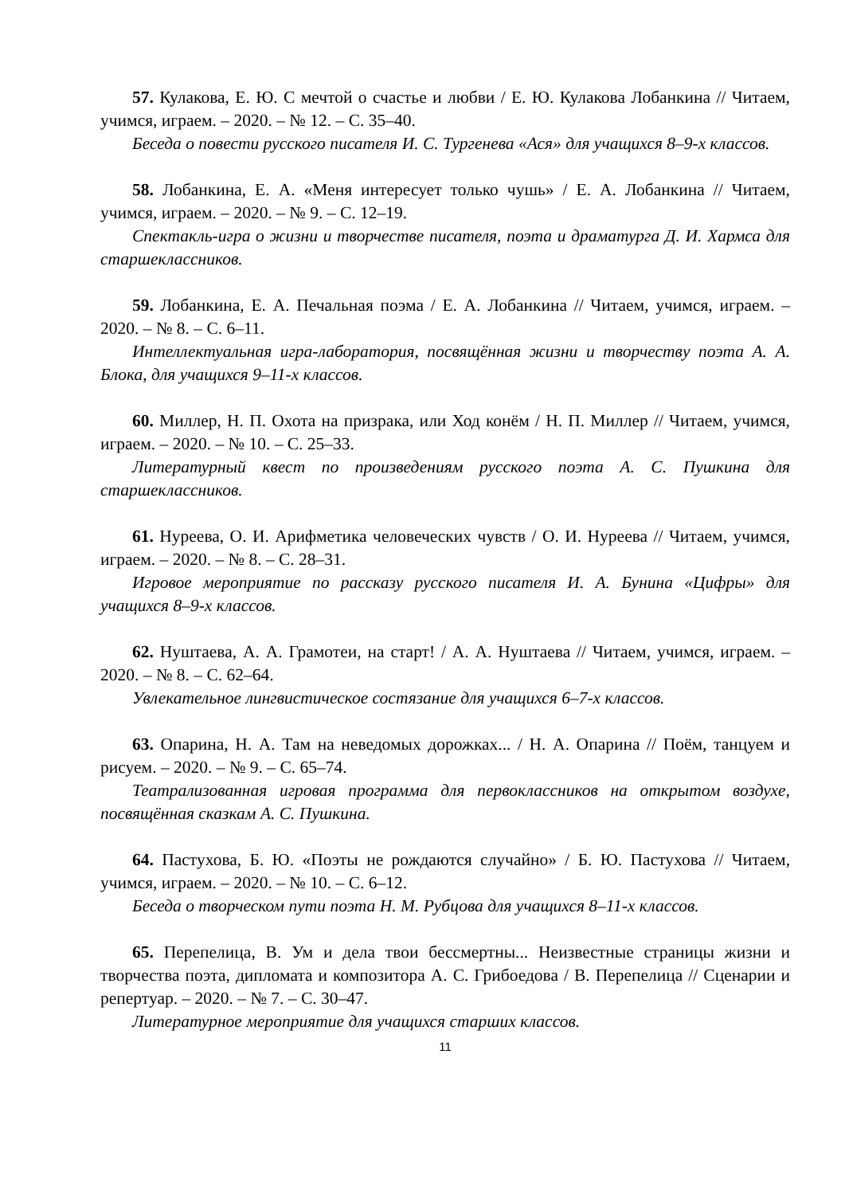57. Кулакова, Е. Ю. С мечтой о счастье и любви / Е. Ю. Кулакова Лобанкина // Читаем, учимся, играем. – 2020. – № 12. – С. 35–40.
Беседа о повести русского писателя И. С. Тургенева «Ася» для учащихся 8–9-х классов.
58. Лобанкина, Е. А. «Меня интересует только чушь» / Е. А. Лобанкина // Читаем, учимся, играем. – 2020. – № 9. – С. 12–19.
Спектакль-игра о жизни и творчестве писателя, поэта и драматурга Д. И. Хармса для старшеклассников.
59. Лобанкина, Е. А. Печальная поэма / Е. А. Лобанкина // Читаем, учимся, играем. – 2020. – № 8. – С. 6–11.
Интеллектуальная игра-лаборатория, посвящённая жизни и творчеству поэта А. А. Блока, для учащихся 9–11-х классов.
60. Миллер, Н. П. Охота на призрака, или Ход конём / Н. П. Миллер // Читаем, учимся, играем. – 2020. – № 10. – С. 25–33.
Литературный квест по произведениям русского поэта А. С. Пушкина для старшеклассников.
61. Нуреева, О. И. Арифметика человеческих чувств / О. И. Нуреева // Читаем, учимся, играем. – 2020. – № 8. – С. 28–31.
Игровое мероприятие по рассказу русского писателя И. А. Бунина «Цифры» для учащихся 8–9-х классов.
62. Нуштаева, А. А. Грамотеи, на старт! / А. А. Нуштаева // Читаем, учимся, играем. – 2020. – № 8. – С. 62–64.
Увлекательное лингвистическое состязание для учащихся 6–7-х классов.
63. Опарина, Н. А. Там на неведомых дорожках... / Н. А. Опарина // Поём, танцуем и рисуем. – 2020. – № 9. – С. 65–74.
Театрализованная игровая программа для первоклассников на открытом воздухе, посвящённая сказкам А. С. Пушкина.
64. Пастухова, Б. Ю. «Поэты не рождаются случайно» / Б. Ю. Пастухова // Читаем, учимся, играем. – 2020. – № 10. – С. 6–12.
Беседа о творческом пути поэта Н. М. Рубцова для учащихся 8–11-х классов.
65. Перепелица, В. Ум и дела твои бессмертны... Неизвестные страницы жизни и творчества поэта, дипломата и композитора А. С. Грибоедова / В. Перепелица // Сценарии и репертуар. – 2020. – № 7. – С. 30–47.
Литературное мероприятие для учащихся старших классов.
11